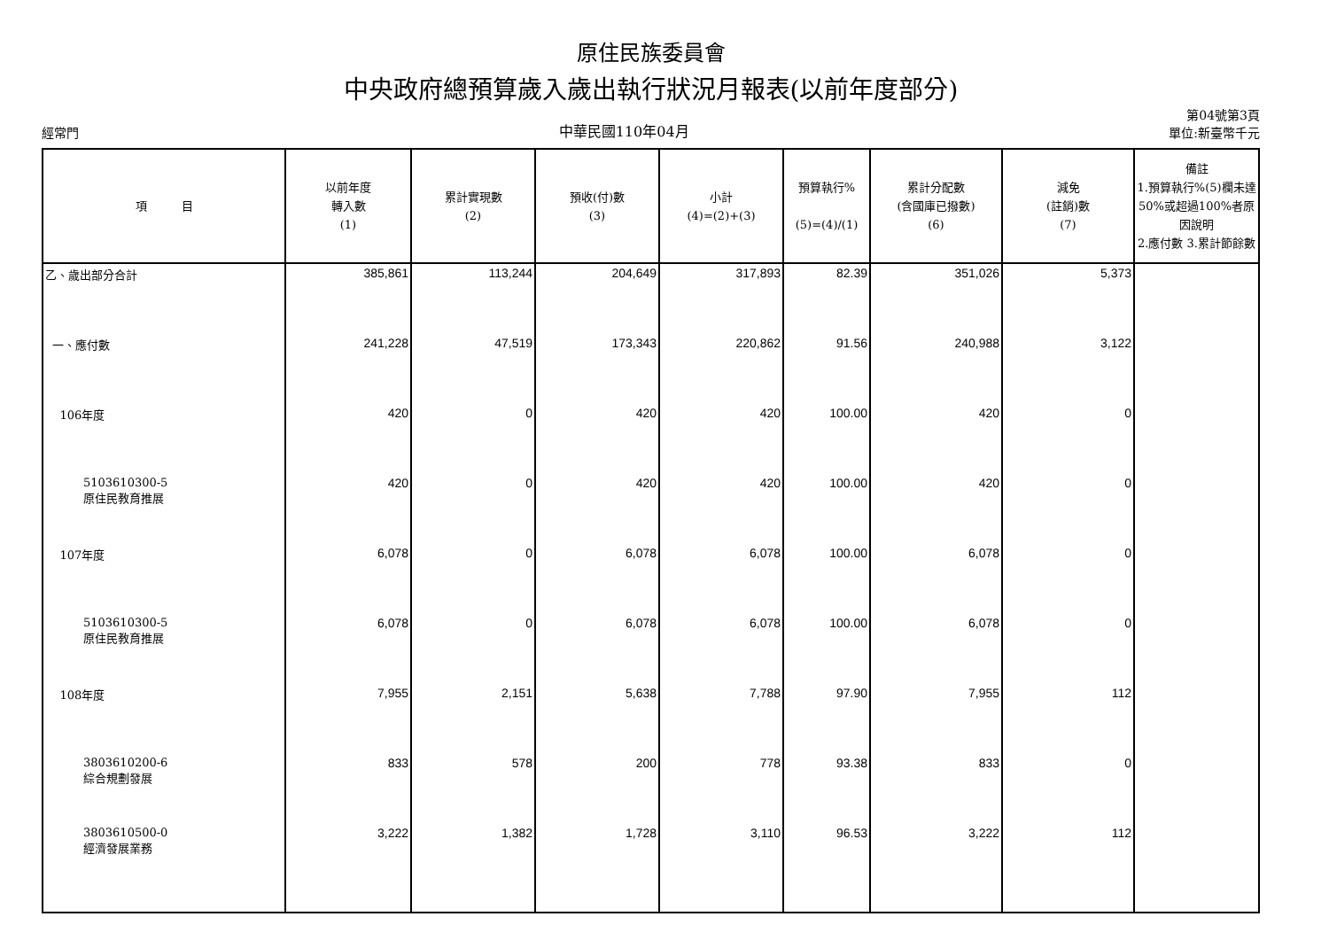原住民族委員會
中央政府總預算歲入歲出執行狀況月報表(以前年度部分)
經常門 中華民國110年04月 第04號第3頁
單位:新臺幣千元
| 項 目 | 以前年度 轉入數 (1) | 累計實現數 (2) | 預收(付)數 (3) | 小計 (4)=(2)+(3) | 預算執行% (5)=(4)/(1) | 累計分配數 (含國庫已撥數) (6) | 減免 (註銷)數 (7) | 備註 1.預算執行%(5)欄未達50%或超過100%者原因說明 2.應付數 3.累計節餘數 |
| --- | --- | --- | --- | --- | --- | --- | --- | --- |
| 乙、歲出部分合計 | 385,861 | 113,244 | 204,649 | 317,893 | 82.39 | 351,026 | 5,373 | |
| 一、應付數 | 241,228 | 47,519 | 173,343 | 220,862 | 91.56 | 240,988 | 3,122 | |
| 106年度 | 420 | 0 | 420 | 420 | 100.00 | 420 | 0 | |
| 5103610300-5 原住民教育推展 | 420 | 0 | 420 | 420 | 100.00 | 420 | 0 | |
| 107年度 | 6,078 | 0 | 6,078 | 6,078 | 100.00 | 6,078 | 0 | |
| 5103610300-5 原住民教育推展 | 6,078 | 0 | 6,078 | 6,078 | 100.00 | 6,078 | 0 | |
| 108年度 | 7,955 | 2,151 | 5,638 | 7,788 | 97.90 | 7,955 | 112 | |
| 3803610200-6 綜合規劃發展 | 833 | 578 | 200 | 778 | 93.38 | 833 | 0 | |
| 3803610500-0 經濟發展業務 | 3,222 | 1,382 | 1,728 | 3,110 | 96.53 | 3,222 | 112 | |